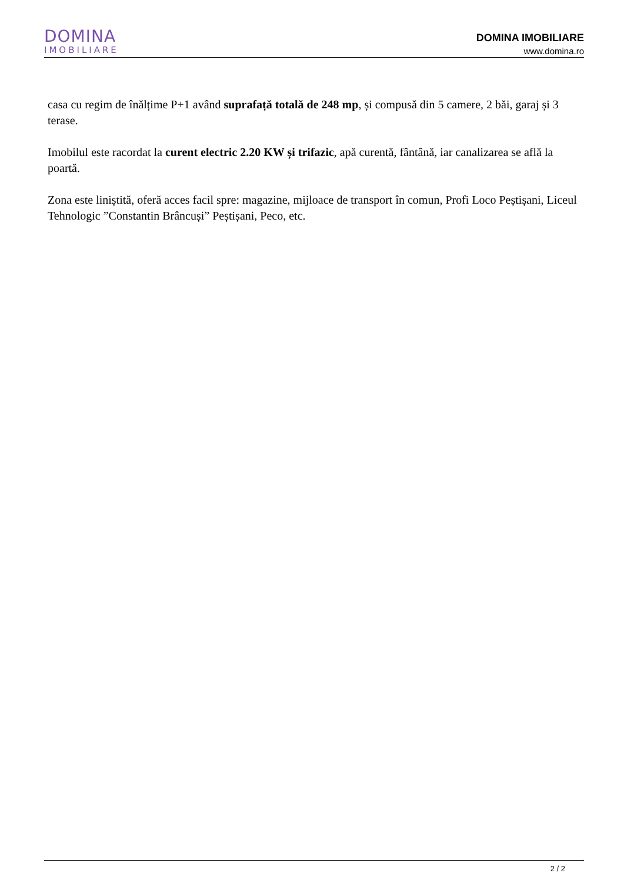DOMINA
IMOBILIARE
DOMINA IMOBILIARE
www.domina.ro
casa cu regim de înălțime P+1 având suprafață totală de 248 mp, și compusă din 5 camere, 2 băi, garaj și 3 terase.
Imobilul este racordat la curent electric 2.20 KW și trifazic, apă curentă, fântână, iar canalizarea se află la poartă.
Zona este liniștită, oferă acces facil spre: magazine, mijloace de transport în comun, Profi Loco Peștișani, Liceul Tehnologic ”Constantin Brâncuși” Peștișani, Peco, etc.
2 / 2